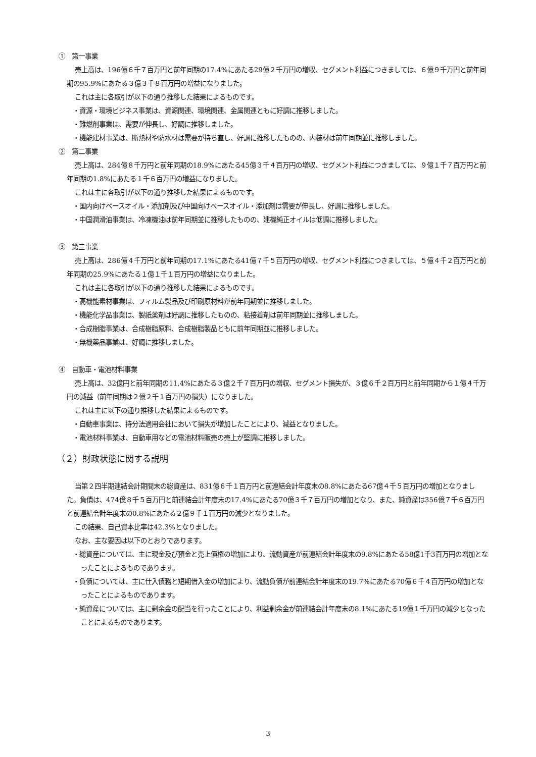①　第一事業
売上高は、196億６千７百万円と前年同期の17.4%にあたる29億２千万円の増収、セグメント利益につきましては、６億９千万円と前年同期の95.9%にあたる３億３千８百万円の増益になりました。
これは主に各取引が以下の通り推移した結果によるものです。
・資源・環境ビジネス事業は、資源関連、環境関連、金属関連ともに好調に推移しました。
・難燃剤事業は、需要が伸長し、好調に推移しました。
・機能建材事業は、断熱材や防水材は需要が持ち直し、好調に推移したものの、内装材は前年同期並に推移しました。
②　第二事業
売上高は、284億８千万円と前年同期の18.9%にあたる45億３千４百万円の増収、セグメント利益につきましては、９億１千７百万円と前年同期の1.8%にあたる１千６百万円の増益になりました。
これは主に各取引が以下の通り推移した結果によるものです。
・国内向けベースオイル・添加剤及び中国向けベースオイル・添加剤は需要が伸長し、好調に推移しました。
・中国潤滑油事業は、冷凍機油は前年同期並に推移したものの、建機純正オイルは低調に推移しました。
③　第三事業
売上高は、286億４千万円と前年同期の17.1%にあたる41億７千５百万円の増収、セグメント利益につきましては、５億４千２百万円と前年同期の25.9%にあたる１億１千１百万円の増益になりました。
これは主に各取引が以下の通り推移した結果によるものです。
・高機能素材事業は、フィルム製品及び印刷原材料が前年同期並に推移しました。
・機能化学品事業は、製紙薬剤は好調に推移したものの、粘接着剤は前年同期並に推移しました。
・合成樹脂事業は、合成樹脂原料、合成樹脂製品ともに前年同期並に推移しました。
・無機薬品事業は、好調に推移しました。
④　自動車・電池材料事業
売上高は、32億円と前年同期の11.4%にあたる３億２千７百万円の増収、セグメント損失が、３億６千２百万円と前年同期から１億４千万円の減益（前年同期は２億２千１百万円の損失）になりました。
これは主に以下の通り推移した結果によるものです。
・自動車事業は、持分法適用会社において損失が増加したことにより、減益となりました。
・電池材料事業は、自動車用などの電池材料販売の売上が堅調に推移しました。
（２）財政状態に関する説明
当第２四半期連結会計期間末の総資産は、831億６千１百万円と前連結会計年度末の8.8%にあたる67億４千５百万円の増加となりました。負債は、474億８千５百万円と前連結会計年度末の17.4%にあたる70億３千７百万円の増加となり、また、純資産は356億７千６百万円と前連結会計年度末の0.8%にあたる２億９千１百万円の減少となりました。
この結果、自己資本比率は42.3%となりました。
なお、主な要因は以下のとおりであります。
・総資産については、主に現金及び預金と売上債権の増加により、流動資産が前連結会計年度末の9.8%にあたる58億1千3百万円の増加となったことによるものであります。
・負債については、主に仕入債務と短期借入金の増加により、流動負債が前連結会計年度末の19.7%にあたる70億６千４百万円の増加となったことによるものであります。
・純資産については、主に剰余金の配当を行ったことにより、利益剰余金が前連結会計年度末の8.1%にあたる19億１千万円の減少となったことによるものであります。
3